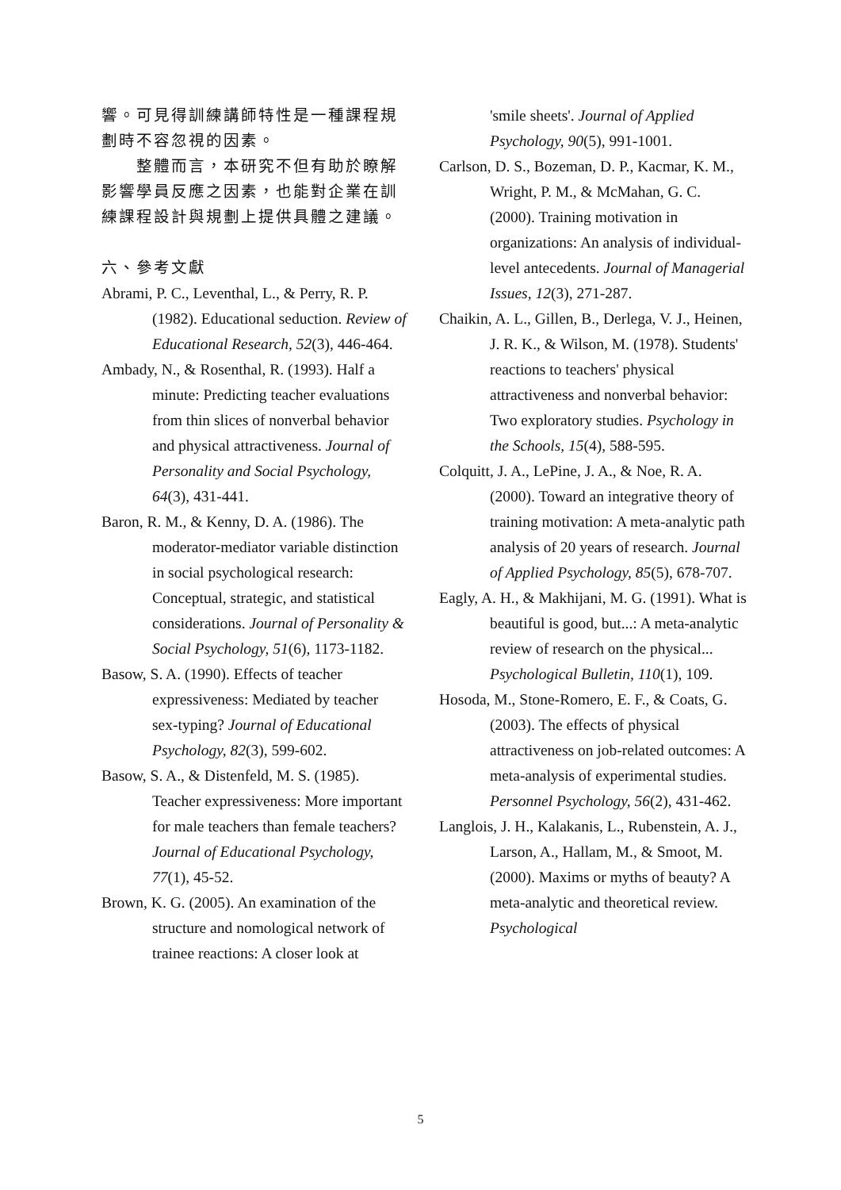響。可見得訓練講師特性是一種課程規劃時不容忽視的因素。
整體而言，本研究不但有助於瞭解影響學員反應之因素，也能對企業在訓練課程設計與規劃上提供具體之建議。
六、參考文獻
Abrami, P. C., Leventhal, L., & Perry, R. P. (1982). Educational seduction. Review of Educational Research, 52(3), 446-464.
Ambady, N., & Rosenthal, R. (1993). Half a minute: Predicting teacher evaluations from thin slices of nonverbal behavior and physical attractiveness. Journal of Personality and Social Psychology, 64(3), 431-441.
Baron, R. M., & Kenny, D. A. (1986). The moderator-mediator variable distinction in social psychological research: Conceptual, strategic, and statistical considerations. Journal of Personality & Social Psychology, 51(6), 1173-1182.
Basow, S. A. (1990). Effects of teacher expressiveness: Mediated by teacher sex-typing? Journal of Educational Psychology, 82(3), 599-602.
Basow, S. A., & Distenfeld, M. S. (1985). Teacher expressiveness: More important for male teachers than female teachers? Journal of Educational Psychology, 77(1), 45-52.
Brown, K. G. (2005). An examination of the structure and nomological network of trainee reactions: A closer look at
'smile sheets'. Journal of Applied Psychology, 90(5), 991-1001.
Carlson, D. S., Bozeman, D. P., Kacmar, K. M., Wright, P. M., & McMahan, G. C. (2000). Training motivation in organizations: An analysis of individual-level antecedents. Journal of Managerial Issues, 12(3), 271-287.
Chaikin, A. L., Gillen, B., Derlega, V. J., Heinen, J. R. K., & Wilson, M. (1978). Students' reactions to teachers' physical attractiveness and nonverbal behavior: Two exploratory studies. Psychology in the Schools, 15(4), 588-595.
Colquitt, J. A., LePine, J. A., & Noe, R. A. (2000). Toward an integrative theory of training motivation: A meta-analytic path analysis of 20 years of research. Journal of Applied Psychology, 85(5), 678-707.
Eagly, A. H., & Makhijani, M. G. (1991). What is beautiful is good, but...: A meta-analytic review of research on the physical... Psychological Bulletin, 110(1), 109.
Hosoda, M., Stone-Romero, E. F., & Coats, G. (2003). The effects of physical attractiveness on job-related outcomes: A meta-analysis of experimental studies. Personnel Psychology, 56(2), 431-462.
Langlois, J. H., Kalakanis, L., Rubenstein, A. J., Larson, A., Hallam, M., & Smoot, M. (2000). Maxims or myths of beauty? A meta-analytic and theoretical review. Psychological
5